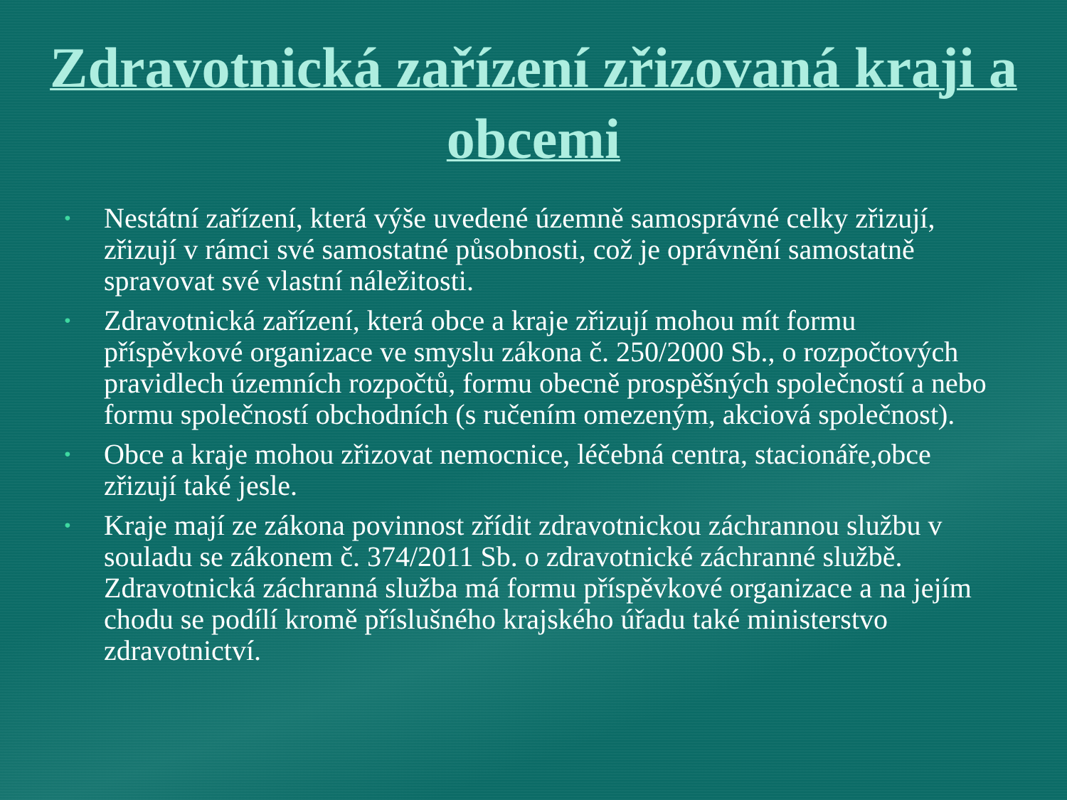Zdravotnická zařízení zřizovaná kraji a obcemi
• Nestátní zařízení, která výše uvedené územně samosprávné celky zřizují, zřizují v rámci své samostatné působnosti, což je oprávnění samostatně spravovat své vlastní náležitosti.
• Zdravotnická zařízení, která obce a kraje zřizují mohou mít formu příspěvkové organizace ve smyslu zákona č. 250/2000 Sb., o rozpočtových pravidlech územních rozpočtů, formu obecně prospěšných společností a nebo formu společností obchodních (s ručením omezeným, akciová společnost).
• Obce a kraje mohou zřizovat nemocnice, léčebná centra, stacionáře,obce zřizují také jesle.
• Kraje mají ze zákona povinnost zřídit zdravotnickou záchrannou službu v souladu se zákonem č. 374/2011 Sb. o zdravotnické záchranné službě. Zdravotnická záchranná služba má formu příspěvkové organizace a na jejím chodu se podílí kromě příslušného krajského úřadu také ministerstvo zdravotnictví.